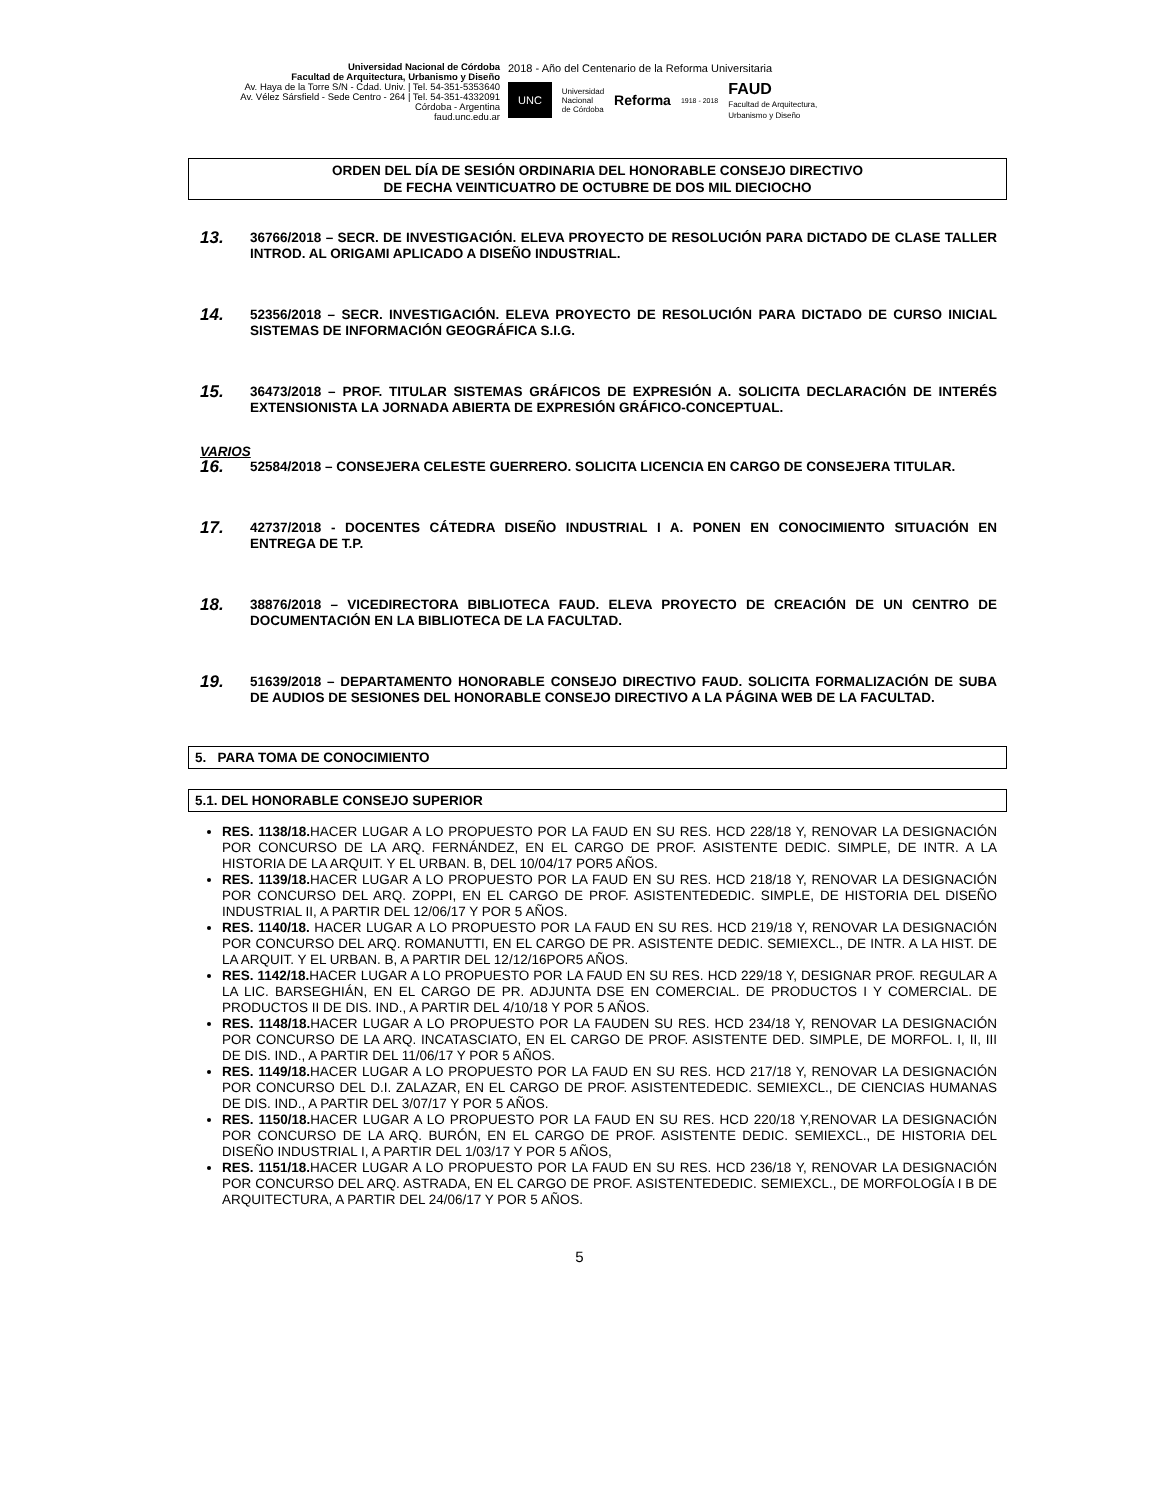Universidad Nacional de Córdoba
Facultad de Arquitectura, Urbanismo y Diseño
Av. Haya de la Torre S/N - Cdad. Univ. | Tel. 54-351-5353640
Av. Vélez Sársfield - Sede Centro - 264 | Tel. 54-351-4332091
Córdoba - Argentina
faud.unc.edu.ar
2018 - Año del Centenario de la Reforma Universitaria
UNC Universidad
Nacional
de Córdoba Reforma 1918 - 2018 FAUD
Facultad de Arquitectura,
Urbanismo y Diseño
ORDEN DEL DÍA DE SESIÓN ORDINARIA DEL HONORABLE CONSEJO DIRECTIVO
DE FECHA VEINTICUATRO DE OCTUBRE DE DOS MIL DIECIOCHO
13.
36766/2018 – SECR. DE INVESTIGACIÓN. ELEVA PROYECTO DE RESOLUCIÓN PARA DICTADO DE CLASE TALLER INTROD. AL ORIGAMI APLICADO A DISEÑO INDUSTRIAL.
14.
52356/2018 – SECR. INVESTIGACIÓN. ELEVA PROYECTO DE RESOLUCIÓN PARA DICTADO DE CURSO INICIAL SISTEMAS DE INFORMACIÓN GEOGRÁFICA S.I.G.
15.
36473/2018 – PROF. TITULAR SISTEMAS GRÁFICOS DE EXPRESIÓN A. SOLICITA DECLARACIÓN DE INTERÉS EXTENSIONISTA LA JORNADA ABIERTA DE EXPRESIÓN GRÁFICO-CONCEPTUAL.
VARIOS
16.
52584/2018 – CONSEJERA CELESTE GUERRERO. SOLICITA LICENCIA EN CARGO DE CONSEJERA TITULAR.
17.
42737/2018 - DOCENTES CÁTEDRA DISEÑO INDUSTRIAL I A. PONEN EN CONOCIMIENTO SITUACIÓN EN ENTREGA DE T.P.
18.
38876/2018 – VICEDIRECTORA BIBLIOTECA FAUD. ELEVA PROYECTO DE CREACIÓN DE UN CENTRO DE DOCUMENTACIÓN EN LA BIBLIOTECA DE LA FACULTAD.
19.
51639/2018 – DEPARTAMENTO HONORABLE CONSEJO DIRECTIVO FAUD. SOLICITA FORMALIZACIÓN DE SUBA DE AUDIOS DE SESIONES DEL HONORABLE CONSEJO DIRECTIVO A LA PÁGINA WEB DE LA FACULTAD.
5. PARA TOMA DE CONOCIMIENTO
5.1. DEL HONORABLE CONSEJO SUPERIOR
RES. 1138/18. HACER LUGAR A LO PROPUESTO POR LA FAUD EN SU RES. HCD 228/18 Y, RENOVAR LA DESIGNACIÓN POR CONCURSO DE LA ARQ. FERNÁNDEZ, EN EL CARGO DE PROF. ASISTENTE DEDIC. SIMPLE, DE INTR. A LA HISTORIA DE LA ARQUIT. Y EL URBAN. B, DEL 10/04/17 POR5 AÑOS.
RES. 1139/18. HACER LUGAR A LO PROPUESTO POR LA FAUD EN SU RES. HCD 218/18 Y, RENOVAR LA DESIGNACIÓN POR CONCURSO DEL ARQ. ZOPPI, EN EL CARGO DE PROF. ASISTENTEDEDIC. SIMPLE, DE HISTORIA DEL DISEÑO INDUSTRIAL II, A PARTIR DEL 12/06/17 Y POR 5 AÑOS.
RES. 1140/18. HACER LUGAR A LO PROPUESTO POR LA FAUD EN SU RES. HCD 219/18 Y, RENOVAR LA DESIGNACIÓN POR CONCURSO DEL ARQ. ROMANUTTI, EN EL CARGO DE PR. ASISTENTE DEDIC. SEMIEXCL., DE INTR. A LA HIST. DE LA ARQUIT. Y EL URBAN. B, A PARTIR DEL 12/12/16POR5 AÑOS.
RES. 1142/18. HACER LUGAR A LO PROPUESTO POR LA FAUD EN SU RES. HCD 229/18 Y, DESIGNAR PROF. REGULAR A LA LIC. BARSEGHIÁN, EN EL CARGO DE PR. ADJUNTA DSE EN COMERCIAL. DE PRODUCTOS I Y COMERCIAL. DE PRODUCTOS II DE DIS. IND., A PARTIR DEL 4/10/18 Y POR 5 AÑOS.
RES. 1148/18. HACER LUGAR A LO PROPUESTO POR LA FAUDEN SU RES. HCD 234/18 Y, RENOVAR LA DESIGNACIÓN POR CONCURSO DE LA ARQ. INCATASCIATO, EN EL CARGO DE PROF. ASISTENTE DED. SIMPLE, DE MORFOL. I, II, III DE DIS. IND., A PARTIR DEL 11/06/17 Y POR 5 AÑOS.
RES. 1149/18. HACER LUGAR A LO PROPUESTO POR LA FAUD EN SU RES. HCD 217/18 Y, RENOVAR LA DESIGNACIÓN POR CONCURSO DEL D.I. ZALAZAR, EN EL CARGO DE PROF. ASISTENTEDEDIC. SEMIEXCL., DE CIENCIAS HUMANAS DE DIS. IND., A PARTIR DEL 3/07/17 Y POR 5 AÑOS.
RES. 1150/18. HACER LUGAR A LO PROPUESTO POR LA FAUD EN SU RES. HCD 220/18 Y,RENOVAR LA DESIGNACIÓN POR CONCURSO DE LA ARQ. BURÓN, EN EL CARGO DE PROF. ASISTENTE DEDIC. SEMIEXCL., DE HISTORIA DEL DISEÑO INDUSTRIAL I, A PARTIR DEL 1/03/17 Y POR 5 AÑOS,
RES. 1151/18. HACER LUGAR A LO PROPUESTO POR LA FAUD EN SU RES. HCD 236/18 Y, RENOVAR LA DESIGNACIÓN POR CONCURSO DEL ARQ. ASTRADA, EN EL CARGO DE PROF. ASISTENTEDEDIC. SEMIEXCL., DE MORFOLOGÍA I B DE ARQUITECTURA, A PARTIR DEL 24/06/17 Y POR 5 AÑOS.
5